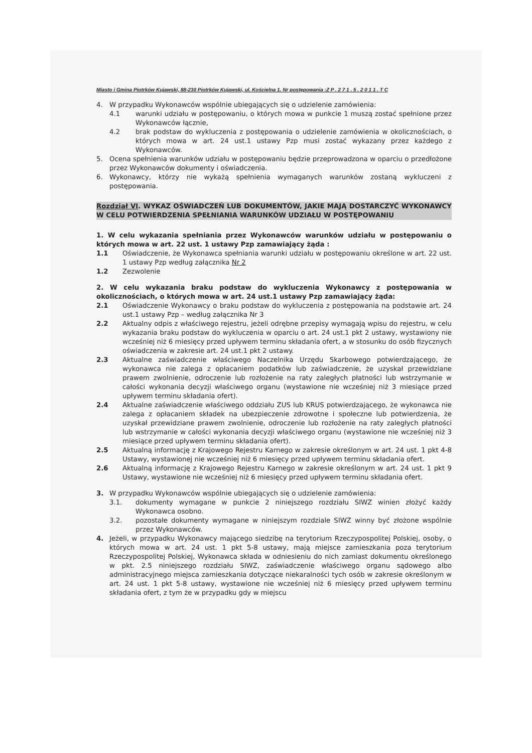Miasto i Gmina Piotrków Kujawski, 88-230 Piotrków Kujawski, ul. Kościelna 1. Nr postępowania :Z P . 2 7 1 . 5 . 2 0 1 1 . T C
4. W przypadku Wykonawców wspólnie ubiegających się o udzielenie zamówienia:
4.1 warunki udziału w postępowaniu, o których mowa w punkcie 1 muszą zostać spełnione przez Wykonawców łącznie,
4.2 brak podstaw do wykluczenia z postępowania o udzielenie zamówienia w okolicznościach, o których mowa w art. 24 ust.1 ustawy Pzp musi zostać wykazany przez każdego z Wykonawców.
5. Ocena spełnienia warunków udziału w postępowaniu będzie przeprowadzona w oparciu o przedłożone przez Wykonawców dokumenty i oświadczenia.
6. Wykonawcy, którzy nie wykażą spełnienia wymaganych warunków zostaną wykluczeni z postępowania.
Rozdział VI. WYKAZ OŚWIADCZEŃ LUB DOKUMENTÓW, JAKIE MAJĄ DOSTARCZYĆ WYKONAWCY W CELU POTWIERDZENIA SPEŁNIANIA WARUNKÓW UDZIAŁU W POSTĘPOWANIU
1. W celu wykazania spełniania przez Wykonawców warunków udziału w postępowaniu o których mowa w art. 22 ust. 1 ustawy Pzp zamawiający żąda :
1.1 Oświadczenie, że Wykonawca spełniania warunki udziału w postępowaniu określone w art. 22 ust. 1 ustawy Pzp według załącznika Nr 2
1.2 Zezwolenie
2. W celu wykazania braku podstaw do wykluczenia Wykonawcy z postępowania w okolicznościach, o których mowa w art. 24 ust.1 ustawy Pzp zamawiający żąda:
2.1 Oświadczenie Wykonawcy o braku podstaw do wykluczenia z postępowania na podstawie art. 24 ust.1 ustawy Pzp – według załącznika Nr 3
2.2 Aktualny odpis z właściwego rejestru, jeżeli odrębne przepisy wymagają wpisu do rejestru, w celu wykazania braku podstaw do wykluczenia w oparciu o art. 24 ust.1 pkt 2 ustawy, wystawiony nie wcześniej niż 6 miesięcy przed upływem terminu składania ofert, a w stosunku do osób fizycznych oświadczenia w zakresie art. 24 ust.1 pkt 2 ustawy.
2.3 Aktualne zaświadczenie właściwego Naczelnika Urzędu Skarbowego potwierdzającego, że wykonawca nie zalega z opłacaniem podatków lub zaświadczenie, że uzyskał przewidziane prawem zwolnienie, odroczenie lub rozłożenie na raty zaległych płatności lub wstrzymanie w całości wykonania decyzji właściwego organu (wystawione nie wcześniej niż 3 miesiące przed upływem terminu składania ofert).
2.4 Aktualne zaświadczenie właściwego oddziału ZUS lub KRUS potwierdzającego, że wykonawca nie zalega z opłacaniem składek na ubezpieczenie zdrowotne i społeczne lub potwierdzenia, że uzyskał przewidziane prawem zwolnienie, odroczenie lub rozłożenie na raty zaległych płatności lub wstrzymanie w całości wykonania decyzji właściwego organu (wystawione nie wcześniej niż 3 miesiące przed upływem terminu składania ofert).
2.5 Aktualną informację z Krajowego Rejestru Karnego w zakresie określonym w art. 24 ust. 1 pkt 4-8 Ustawy, wystawionej nie wcześniej niż 6 miesięcy przed upływem terminu składania ofert.
2.6 Aktualną informację z Krajowego Rejestru Karnego w zakresie określonym w art. 24 ust. 1 pkt 9 Ustawy, wystawione nie wcześniej niż 6 miesięcy przed upływem terminu składania ofert.
3. W przypadku Wykonawców wspólnie ubiegających się o udzielenie zamówienia:
3.1. dokumenty wymagane w punkcie 2 niniejszego rozdziału SIWZ winien złożyć każdy Wykonawca osobno.
3.2. pozostałe dokumenty wymagane w niniejszym rozdziale SIWZ winny być złożone wspólnie przez Wykonawców.
4. Jeżeli, w przypadku Wykonawcy mającego siedzibę na terytorium Rzeczypospolitej Polskiej, osoby, o których mowa w art. 24 ust. 1 pkt 5-8 ustawy, mają miejsce zamieszkania poza terytorium Rzeczypospolitej Polskiej, Wykonawca składa w odniesieniu do nich zamiast dokumentu określonego w pkt. 2.5 niniejszego rozdziału SIWZ, zaświadczenie właściwego organu sądowego albo administracyjnego miejsca zamieszkania dotyczące niekaralności tych osób w zakresie określonym w art. 24 ust. 1 pkt 5-8 ustawy, wystawione nie wcześniej niż 6 miesięcy przed upływem terminu składania ofert, z tym że w przypadku gdy w miejscu